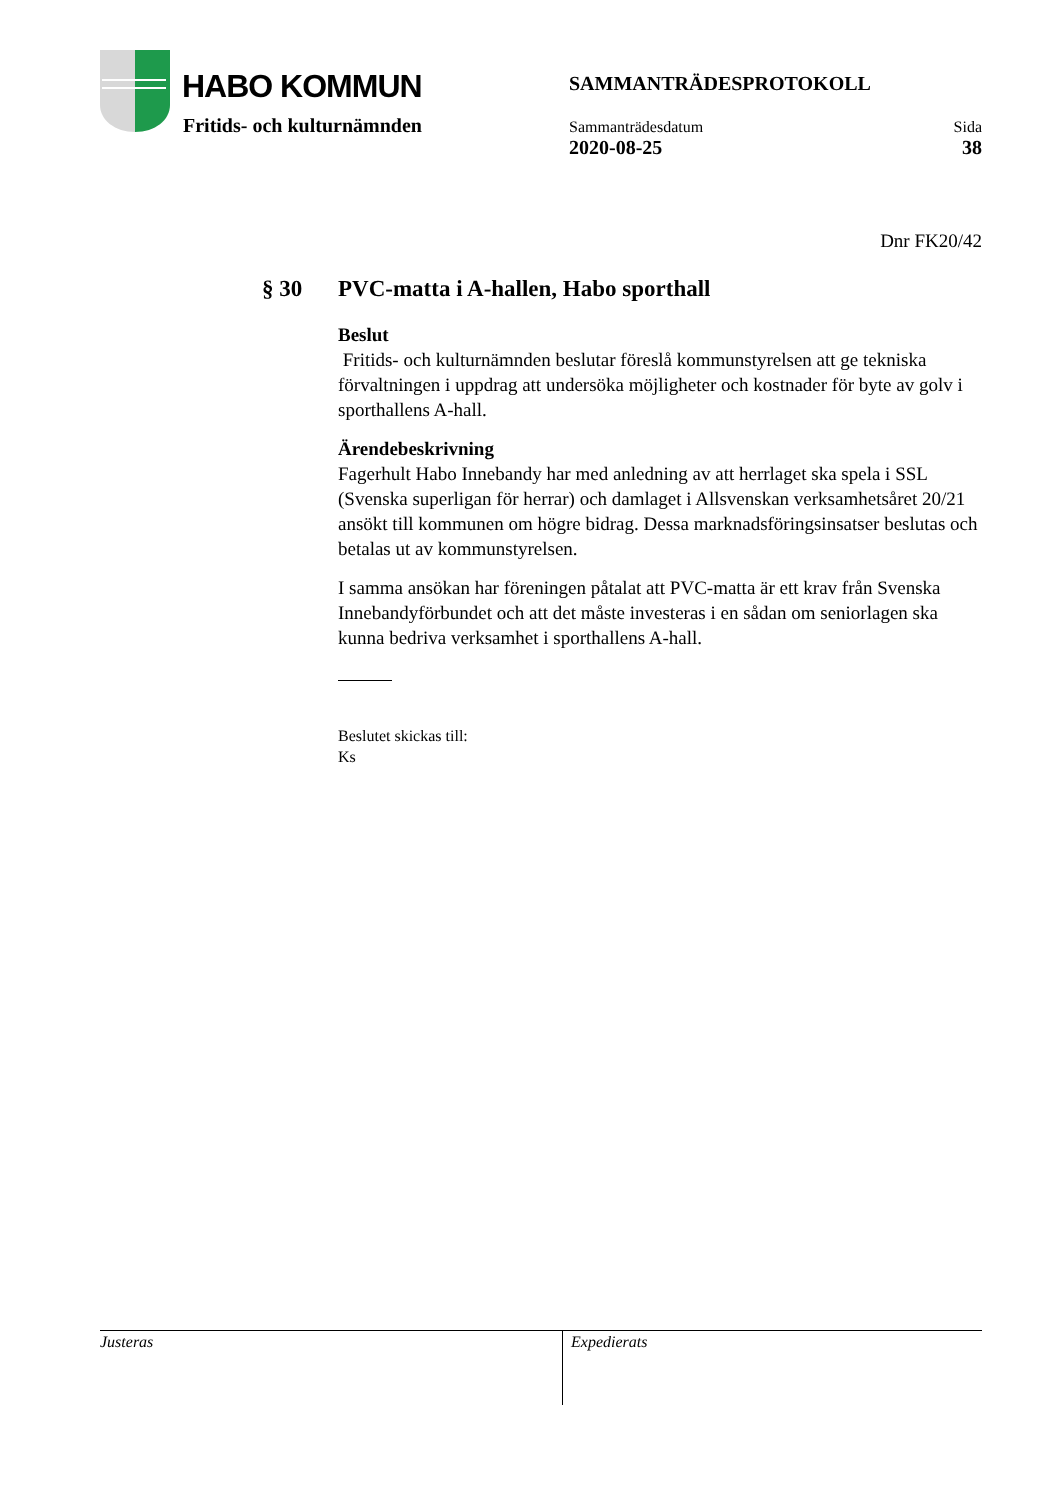HABO KOMMUN
Fritids- och kulturnämnden
SAMMANTRÄDESPROTOKOLL
Sammanträdesdatum
2020-08-25
Sida
38
Dnr FK20/42
§ 30 PVC-matta i A-hallen, Habo sporthall
Beslut
Fritids- och kulturnämnden beslutar föreslå kommunstyrelsen att ge tekniska förvaltningen i uppdrag att undersöka möjligheter och kostnader för byte av golv i sporthallens A-hall.
Ärendebeskrivning
Fagerhult Habo Innebandy har med anledning av att herrlaget ska spela i SSL (Svenska superligan för herrar) och damlaget i Allsvenskan verksamhetsåret 20/21 ansökt till kommunen om högre bidrag. Dessa marknadsföringsinsatser beslutas och betalas ut av kommunstyrelsen.
I samma ansökan har föreningen påtalat att PVC-matta är ett krav från Svenska Innebandyförbundet och att det måste investeras i en sådan om seniorlagen ska kunna bedriva verksamhet i sporthallens A-hall.
Beslutet skickas till:
Ks
Justeras Expedierats